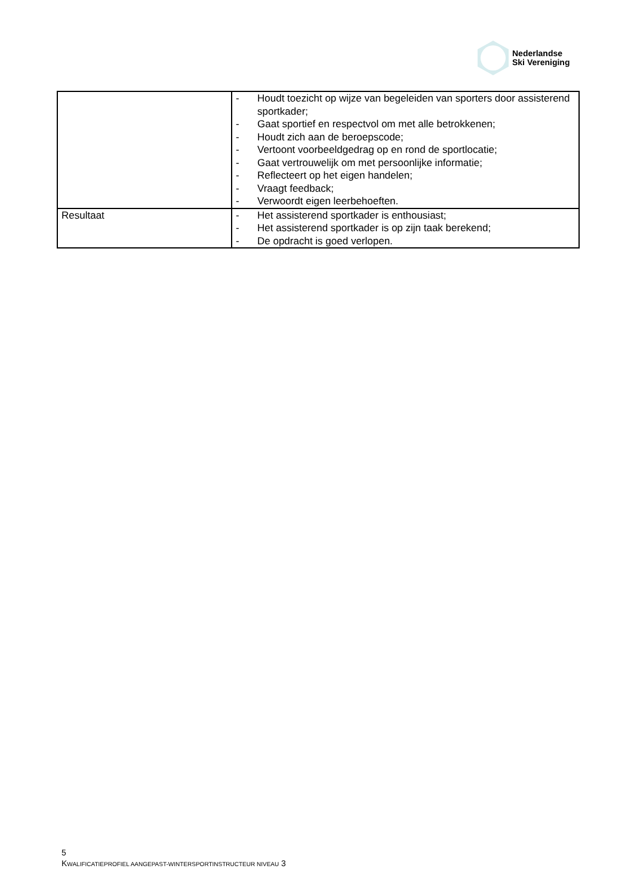Nederlandse
Ski Vereniging
| | - Houdt toezicht op wijze van begeleiden van sporters door assisterend sportkader; - Gaat sportief en respectvol om met alle betrokkenen; - Houdt zich aan de beroepscode; - Vertoont voorbeeldgedrag op en rond de sportlocatie; - Gaat vertrouwelijk om met persoonlijke informatie; - Reflecteert op het eigen handelen; - Vraagt feedback; - Verwoordt eigen leerbehoeften. |
| Resultaat | - Het assisterend sportkader is enthousiast; - Het assisterend sportkader is op zijn taak berekend; - De opdracht is goed verlopen. |
5
KWALIFICATIEPROFIEL AANGEPAST-WINTERSPORTINSTRUCTEUR NIVEAU 3